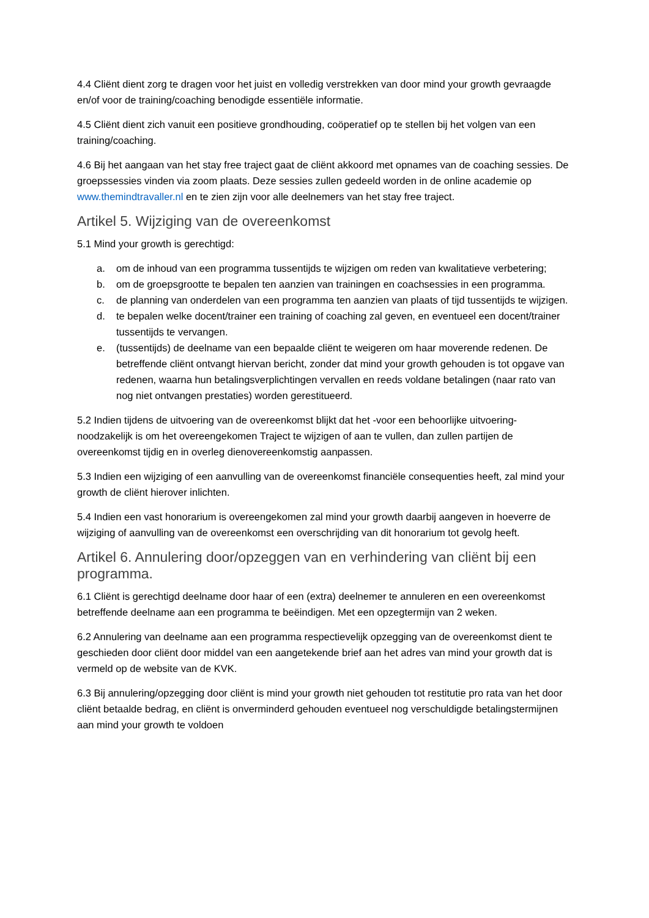4.4 Cliënt dient zorg te dragen voor het juist en volledig verstrekken van door mind your growth gevraagde en/of voor de training/coaching benodigde essentiële informatie.
4.5 Cliënt dient zich vanuit een positieve grondhouding, coöperatief op te stellen bij het volgen van een training/coaching.
4.6 Bij het aangaan van het stay free traject gaat de cliënt akkoord met opnames van de coaching sessies. De groepssessies vinden via zoom plaats. Deze sessies zullen gedeeld worden in de online academie op www.themindtravaller.nl en te zien zijn voor alle deelnemers van het stay free traject.
Artikel 5. Wijziging van de overeenkomst
5.1 Mind your growth is gerechtigd:
a. om de inhoud van een programma tussentijds te wijzigen om reden van kwalitatieve verbetering;
b. om de groepsgrootte te bepalen ten aanzien van trainingen en coachsessies in een programma.
c. de planning van onderdelen van een programma ten aanzien van plaats of tijd tussentijds te wijzigen.
d. te bepalen welke docent/trainer een training of coaching zal geven, en eventueel een docent/trainer tussentijds te vervangen.
e. (tussentijds) de deelname van een bepaalde cliënt te weigeren om haar moverende redenen. De betreffende cliënt ontvangt hiervan bericht, zonder dat mind your growth gehouden is tot opgave van redenen, waarna hun betalingsverplichtingen vervallen en reeds voldane betalingen (naar rato van nog niet ontvangen prestaties) worden gerestitueerd.
5.2 Indien tijdens de uitvoering van de overeenkomst blijkt dat het -voor een behoorlijke uitvoering- noodzakelijk is om het overeengekomen Traject te wijzigen of aan te vullen, dan zullen partijen de overeenkomst tijdig en in overleg dienovereenkomstig aanpassen.
5.3 Indien een wijziging of een aanvulling van de overeenkomst financiële consequenties heeft, zal mind your growth de cliënt hierover inlichten.
5.4 Indien een vast honorarium is overeengekomen zal mind your growth daarbij aangeven in hoeverre de wijziging of aanvulling van de overeenkomst een overschrijding van dit honorarium tot gevolg heeft.
Artikel 6. Annulering door/opzeggen van en verhindering van cliënt bij een programma.
6.1 Cliënt is gerechtigd deelname door haar of een (extra) deelnemer te annuleren en een overeenkomst betreffende deelname aan een programma te beëindigen. Met een opzegtermijn van 2 weken.
6.2 Annulering van deelname aan een programma respectievelijk opzegging van de overeenkomst dient te geschieden door cliënt door middel van een aangetekende brief aan het adres van mind your growth dat is vermeld op de website van de KVK.
6.3 Bij annulering/opzegging door cliënt is mind your growth niet gehouden tot restitutie pro rata van het door cliënt betaalde bedrag, en cliënt is onverminderd gehouden eventueel nog verschuldigde betalingstermijnen aan mind your growth te voldoen